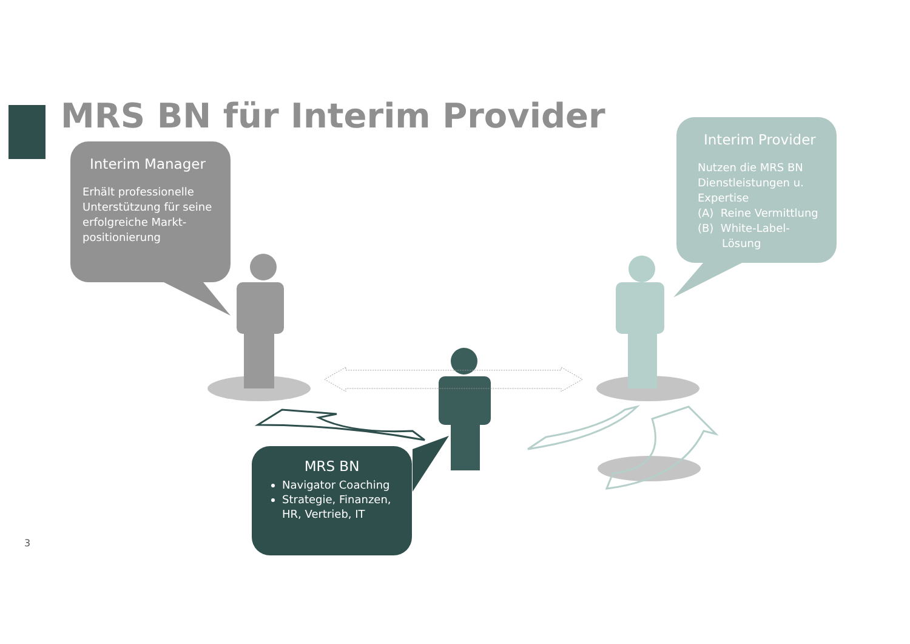MRS BN für Interim Provider
Interim Manager
Erhält professionelle Unterstützung für seine erfolgreiche Markt-positionierung
Interim Provider
Nutzen die MRS BN Dienstleistungen u. Expertise
(A) Reine Vermittlung
(B) White-Label-
Lösung
MRS BN
Navigator Coaching
Strategie, Finanzen, HR, Vertrieb, IT
3